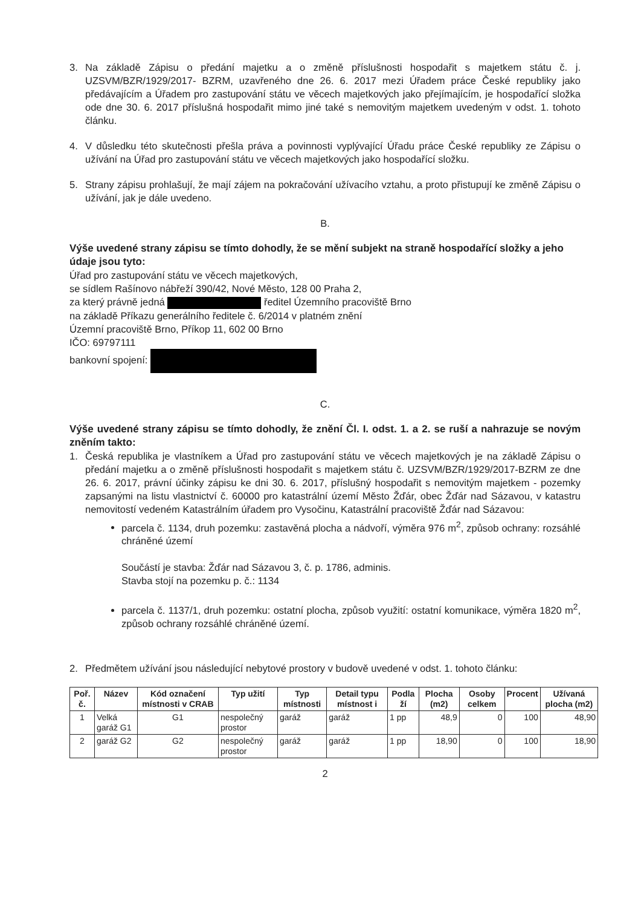3. Na základě Zápisu o předání majetku a o změně příslušnosti hospodařit s majetkem státu č. j. UZSVM/BZR/1929/2017- BZRM, uzavřeného dne 26. 6. 2017 mezi Úřadem práce České republiky jako předávajícím a Úřadem pro zastupování státu ve věcech majetkových jako přejímajícím, je hospodařící složka ode dne 30. 6. 2017 příslušná hospodařit mimo jiné také s nemovitým majetkem uvedeným v odst. 1. tohoto článku.
4. V důsledku této skutečnosti přešla práva a povinnosti vyplývající Úřadu práce České republiky ze Zápisu o užívání na Úřad pro zastupování státu ve věcech majetkových jako hospodařící složku.
5. Strany zápisu prohlašují, že mají zájem na pokračování užívacího vztahu, a proto přistupují ke změně Zápisu o užívání, jak je dále uvedeno.
B.
Výše uvedené strany zápisu se tímto dohodly, že se mění subjekt na straně hospodařící složky a jeho údaje jsou tyto:
Úřad pro zastupování státu ve věcech majetkových,
se sídlem Rašínovo nábřeží 390/42, Nové Město, 128 00 Praha 2,
za který právně jedná ředitel Územního pracoviště Brno
na základě Příkazu generálního ředitele č. 6/2014 v platném znění
Územní pracoviště Brno, Příkop 11, 602 00 Brno
IČO: 69797111
bankovní spojení:
C.
Výše uvedené strany zápisu se tímto dohodly, že znění Čl. I. odst. 1. a 2. se ruší a nahrazuje se novým zněním takto:
1. Česká republika je vlastníkem a Úřad pro zastupování státu ve věcech majetkových je na základě Zápisu o předání majetku a o změně příslušnosti hospodařit s majetkem státu č. UZSVM/BZR/1929/2017-BZRM ze dne 26. 6. 2017, právní účinky zápisu ke dni 30. 6. 2017, příslušný hospodařit s nemovitým majetkem - pozemky zapsanými na listu vlastnictví č. 60000 pro katastrální území Město Žďár, obec Žďár nad Sázavou, v katastru nemovitostí vedeném Katastrálním úřadem pro Vysočinu, Katastrální pracoviště Žďár nad Sázavou:
parcela č. 1134, druh pozemku: zastavěná plocha a nádvoří, výměra 976 m<sup>2</sup>, způsob ochrany: rozsáhlé chráněné území
Součástí je stavba: Žďár nad Sázavou 3, č. p. 1786, adminis.
Stavba stojí na pozemku p. č.: 1134
parcela č. 1137/1, druh pozemku: ostatní plocha, způsob využití: ostatní komunikace, výměra 1820 m<sup>2</sup>, způsob ochrany rozsáhlé chráněné území.
2. Předmětem užívání jsou následující nebytové prostory v budově uvedené v odst. 1. tohoto článku:
| Poř. č. | Název | Kód označení místnosti v CRAB | Typ užití | Typ místnosti | Detail typu místnost i | Podla ží | Plocha (m2) | Osoby celkem | Procent | Užívaná plocha (m2) |
| --- | --- | --- | --- | --- | --- | --- | --- | --- | --- | --- |
| 1 | Velká garáž G1 | G1 | nespolečný prostor | garáž | garáž | 1 pp | 48,9 | 0 | 100 | 48,90 |
| 2 | garáž G2 | G2 | nespolečný prostor | garáž | garáž | 1 pp | 18,90 | 0 | 100 | 18,90 |
2